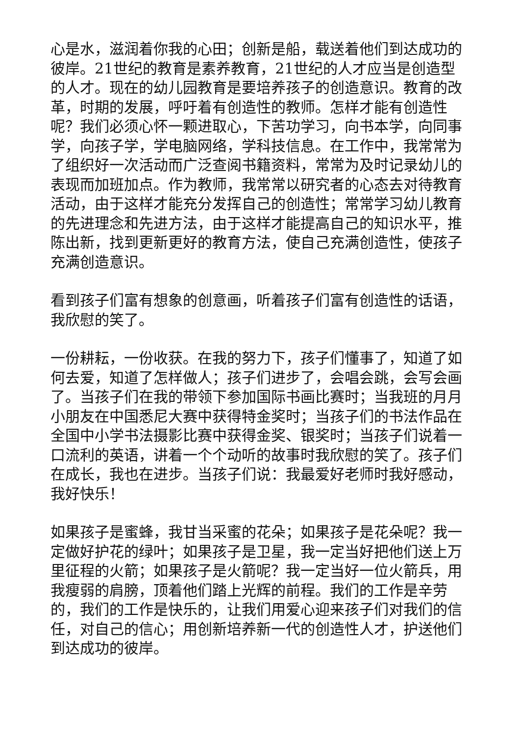心是水，滋润着你我的心田；创新是船，载送着他们到达成功的彼岸。21世纪的教育是素养教育，21世纪的人才应当是创造型的人才。现在的幼儿园教育是要培养孩子的创造意识。教育的改革，时期的发展，呼吁着有创造性的教师。怎样才能有创造性呢？我们必须心怀一颗进取心，下苦功学习，向书本学，向同事学，向孩子学，学电脑网络，学科技信息。在工作中，我常常为了组织好一次活动而广泛查阅书籍资料，常常为及时记录幼儿的表现而加班加点。作为教师，我常常以研究者的心态去对待教育活动，由于这样才能充分发挥自己的创造性；常常学习幼儿教育的先进理念和先进方法，由于这样才能提高自己的知识水平，推陈出新，找到更新更好的教育方法，使自己充满创造性，使孩子充满创造意识。
看到孩子们富有想象的创意画，听着孩子们富有创造性的话语，我欣慰的笑了。
一份耕耘，一份收获。在我的努力下，孩子们懂事了，知道了如何去爱，知道了怎样做人；孩子们进步了，会唱会跳，会写会画了。当孩子们在我的带领下参加国际书画比赛时；当我班的月月小朋友在中国悉尼大赛中获得特金奖时；当孩子们的书法作品在全国中小学书法摄影比赛中获得金奖、银奖时；当孩子们说着一口流利的英语，讲着一个个动听的故事时我欣慰的笑了。孩子们在成长，我也在进步。当孩子们说：我最爱好老师时我好感动，我好快乐！
如果孩子是蜜蜂，我甘当采蜜的花朵；如果孩子是花朵呢？我一定做好护花的绿叶；如果孩子是卫星，我一定当好把他们送上万里征程的火箭；如果孩子是火箭呢？我一定当好一位火箭兵，用我瘦弱的肩膀，顶着他们踏上光辉的前程。我们的工作是辛劳的，我们的工作是快乐的，让我们用爱心迎来孩子们对我们的信任，对自己的信心；用创新培养新一代的创造性人才，护送他们到达成功的彼岸。